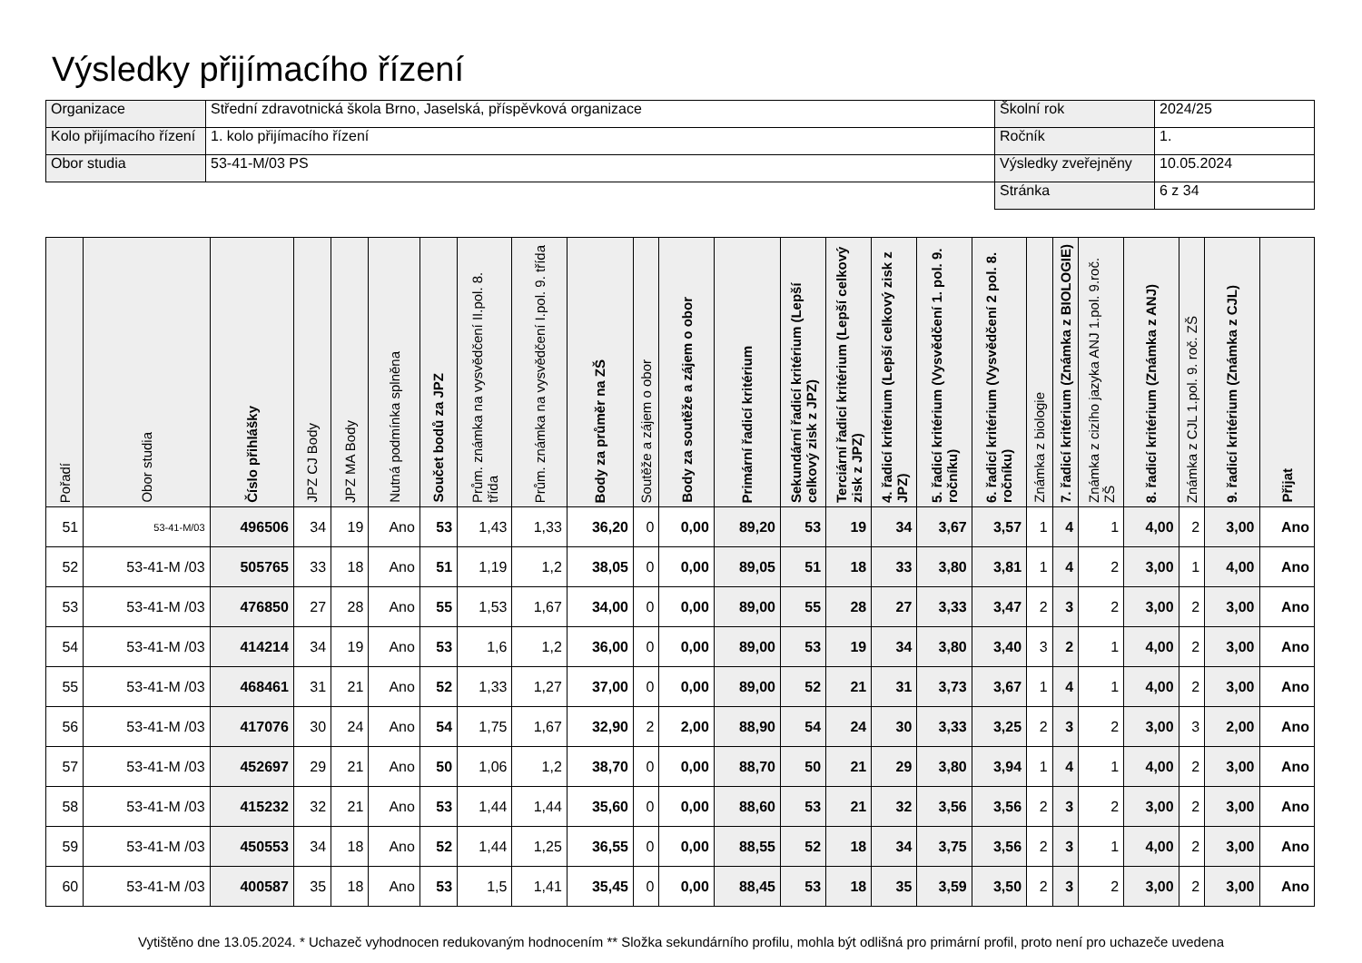Výsledky přijímacího řízení
| Organizace | Střední zdravotnická škola Brno, Jaselská, příspěvková organizace | Školní rok | 2024/25 |
| Kolo přijímacího řízení | 1. kolo přijímacího řízení | Ročník | 1. |
| Obor studia | 53-41-M/03 PS | Výsledky zveřejněny | 10.05.2024 |
| | | Stránka | 6 z 34 |
| Pořadí | Obor studia | Číslo přihlášky | JPZ CJ Body | JPZ MA Body | Nutná podmínka splněna | Součet bodů za JPZ | Prům. známka na vysvědčení II.pol. 8. třída | Prům. známka na vysvědčení I.pol. 9. třída | Body za průměr na ZŠ | Soutěže a zájem o obor | Body za soutěže a zájem o obor | Primární řadicí kritérium | Sekundární řadicí kritérium (Lepší celkový zisk z JPZ) | Terciární řadicí kritérium (Lepší celkový zisk z JPZ) | 4. řadicí kritérium (Lepší celkový zisk z JPZ) | 5. řadicí kritérium (Vysvědčení 1. pol. 9. ročníku) | 6. řadicí kritérium (Vysvědčení 2 pol. 8. ročníku) | Známka z biologie | 7. řadicí kritérium (Známka z BIOLOGIE) | Známka z cizího jazyka ANJ 1.pol. 9.roč. ZŠ | 8. řadicí kritérium (Známka z ANJ) | Známka z CJL 1.pol. 9. roč. ZŠ | 9. řadicí kritérium (Známka z CJL) | Přijat |
| --- | --- | --- | --- | --- | --- | --- | --- | --- | --- | --- | --- | --- | --- | --- | --- | --- | --- | --- | --- | --- | --- | --- | --- | --- |
| 51 | 53-41-M/03 | 496506 | 34 | 19 | Ano | 53 | 1,43 | 1,33 | 36,20 | 0 | 0,00 | 89,20 | 53 | 19 | 34 | 3,67 | 3,57 | 1 | 4 | 1 | 4,00 | 2 | 3,00 | Ano |
| 52 | 53-41-M /03 | 505765 | 33 | 18 | Ano | 51 | 1,19 | 1,2 | 38,05 | 0 | 0,00 | 89,05 | 51 | 18 | 33 | 3,80 | 3,81 | 1 | 4 | 2 | 3,00 | 1 | 4,00 | Ano |
| 53 | 53-41-M /03 | 476850 | 27 | 28 | Ano | 55 | 1,53 | 1,67 | 34,00 | 0 | 0,00 | 89,00 | 55 | 28 | 27 | 3,33 | 3,47 | 2 | 3 | 2 | 3,00 | 2 | 3,00 | Ano |
| 54 | 53-41-M /03 | 414214 | 34 | 19 | Ano | 53 | 1,6 | 1,2 | 36,00 | 0 | 0,00 | 89,00 | 53 | 19 | 34 | 3,80 | 3,40 | 3 | 2 | 1 | 4,00 | 2 | 3,00 | Ano |
| 55 | 53-41-M /03 | 468461 | 31 | 21 | Ano | 52 | 1,33 | 1,27 | 37,00 | 0 | 0,00 | 89,00 | 52 | 21 | 31 | 3,73 | 3,67 | 1 | 4 | 1 | 4,00 | 2 | 3,00 | Ano |
| 56 | 53-41-M /03 | 417076 | 30 | 24 | Ano | 54 | 1,75 | 1,67 | 32,90 | 2 | 2,00 | 88,90 | 54 | 24 | 30 | 3,33 | 3,25 | 2 | 3 | 2 | 3,00 | 3 | 2,00 | Ano |
| 57 | 53-41-M /03 | 452697 | 29 | 21 | Ano | 50 | 1,06 | 1,2 | 38,70 | 0 | 0,00 | 88,70 | 50 | 21 | 29 | 3,80 | 3,94 | 1 | 4 | 1 | 4,00 | 2 | 3,00 | Ano |
| 58 | 53-41-M /03 | 415232 | 32 | 21 | Ano | 53 | 1,44 | 1,44 | 35,60 | 0 | 0,00 | 88,60 | 53 | 21 | 32 | 3,56 | 3,56 | 2 | 3 | 2 | 3,00 | 2 | 3,00 | Ano |
| 59 | 53-41-M /03 | 450553 | 34 | 18 | Ano | 52 | 1,44 | 1,25 | 36,55 | 0 | 0,00 | 88,55 | 52 | 18 | 34 | 3,75 | 3,56 | 2 | 3 | 1 | 4,00 | 2 | 3,00 | Ano |
| 60 | 53-41-M /03 | 400587 | 35 | 18 | Ano | 53 | 1,5 | 1,41 | 35,45 | 0 | 0,00 | 88,45 | 53 | 18 | 35 | 3,59 | 3,50 | 2 | 3 | 2 | 3,00 | 2 | 3,00 | Ano |
Vytištěno dne 13.05.2024. * Uchazeč vyhodnocen redukovaným hodnocením ** Složka sekundárního profilu, mohla být odlišná pro primární profil, proto není pro uchazeče uvedena